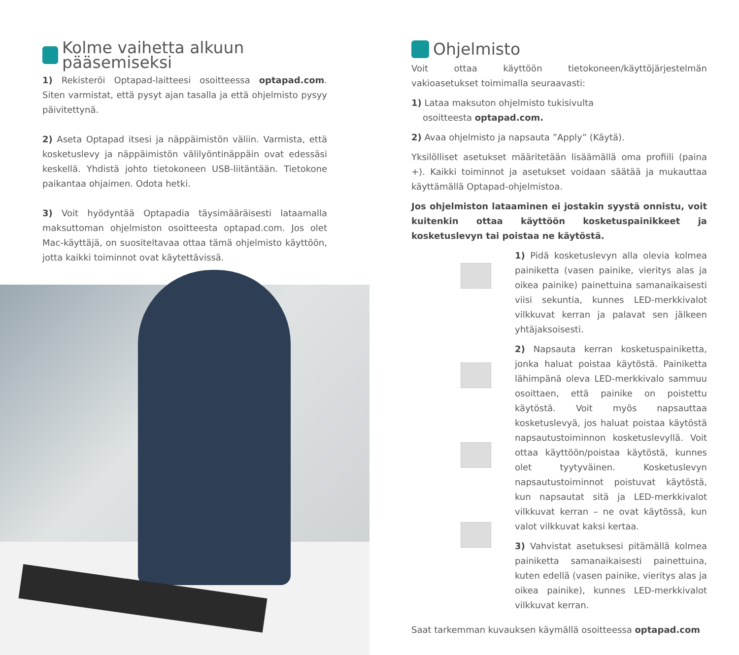Kolme vaihetta alkuun pääsemiseksi
1) Rekisteröi Optapad-laitteesi osoitteessa optapad.com. Siten varmistat, että pysyt ajan tasalla ja että ohjelmisto pysyy päivitettynä.
2) Aseta Optapad itsesi ja näppäimistön väliin. Varmista, että kosketuslevy ja näppäimistön välilyöntinäppäin ovat edessäsi keskellä. Yhdistä johto tietokoneen USB-liitäntään. Tietokone paikantaa ohjaimen. Odota hetki.
3) Voit hyödyntää Optapadia täysimääräisesti lataamalla maksuttoman ohjelmiston osoitteesta optapad.com. Jos olet Mac-käyttäjä, on suositeltavaa ottaa tämä ohjelmisto käyttöön, jotta kaikki toiminnot ovat käytettävissä.
Ohjelmisto
Voit ottaa käyttöön tietokoneen/käyttöjärjestelmän vakioasetukset toimimalla seuraavasti:
1) Lataa maksuton ohjelmisto tukisivulta
osoitteesta optapad.com.
2) Avaa ohjelmisto ja napsauta ”Apply” (Käytä).
Yksilölliset asetukset määritetään lisäämällä oma profiili (paina +). Kaikki toiminnot ja asetukset voidaan säätää ja mukauttaa käyttämällä Optapad-ohjelmistoa.
Jos ohjelmiston lataaminen ei jostakin syystä onnistu, voit kuitenkin ottaa käyttöön kosketuspainikkeet ja kosketuslevyn tai poistaa ne käytöstä.
1) Pidä kosketuslevyn alla olevia kolmea painiketta (vasen painike, vieritys alas ja oikea painike) painettuina samanaikaisesti viisi sekuntia, kunnes LED-merkkivalot vilkkuvat kerran ja palavat sen jälkeen yhtäjaksoisesti.
2) Napsauta kerran kosketuspainiketta, jonka haluat poistaa käytöstä. Painiketta lähimpänä oleva LED-merkkivalo sammuu osoittaen, että painike on poistettu käytöstä. Voit myös napsauttaa kosketuslevyä, jos haluat poistaa käytöstä napsautustoiminnon kosketuslevyllä. Voit ottaa käyttöön/poistaa käytöstä, kunnes olet tyytyväinen. Kosketuslevyn napsautustoiminnot poistuvat käytöstä, kun napsautat sitä ja LED-merkkivalot vilkkuvat kerran – ne ovat käytössä, kun valot vilkkuvat kaksi kertaa.
3) Vahvistat asetuksesi pitämällä kolmea painiketta samanaikaisesti painettuina, kuten edellä (vasen painike, vieritys alas ja oikea painike), kunnes LED-merkkivalot vilkkuvat kerran.
Saat tarkemman kuvauksen käymällä osoitteessa optapad.com